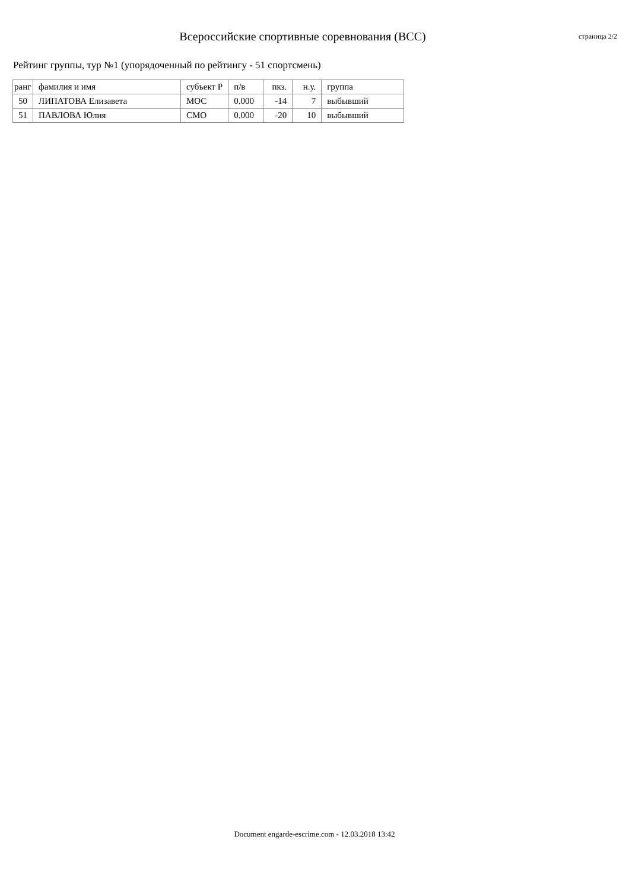Всероссийские спортивные соревнования (ВСС)
страница 2/2
Рейтинг группы, тур №1 (упорядоченный по рейтингу - 51 спортсмень)
| ранг | фамилия и имя | субъект Р | п/в | пкз. | н.у. | группа |
| --- | --- | --- | --- | --- | --- | --- |
| 50 | ЛИПАТОВА Елизавета | МОС | 0.000 | -14 | 7 | выбывший |
| 51 | ПАВЛОВА Юлия | СМО | 0.000 | -20 | 10 | выбывший |
Document engarde-escrime.com - 12.03.2018 13:42